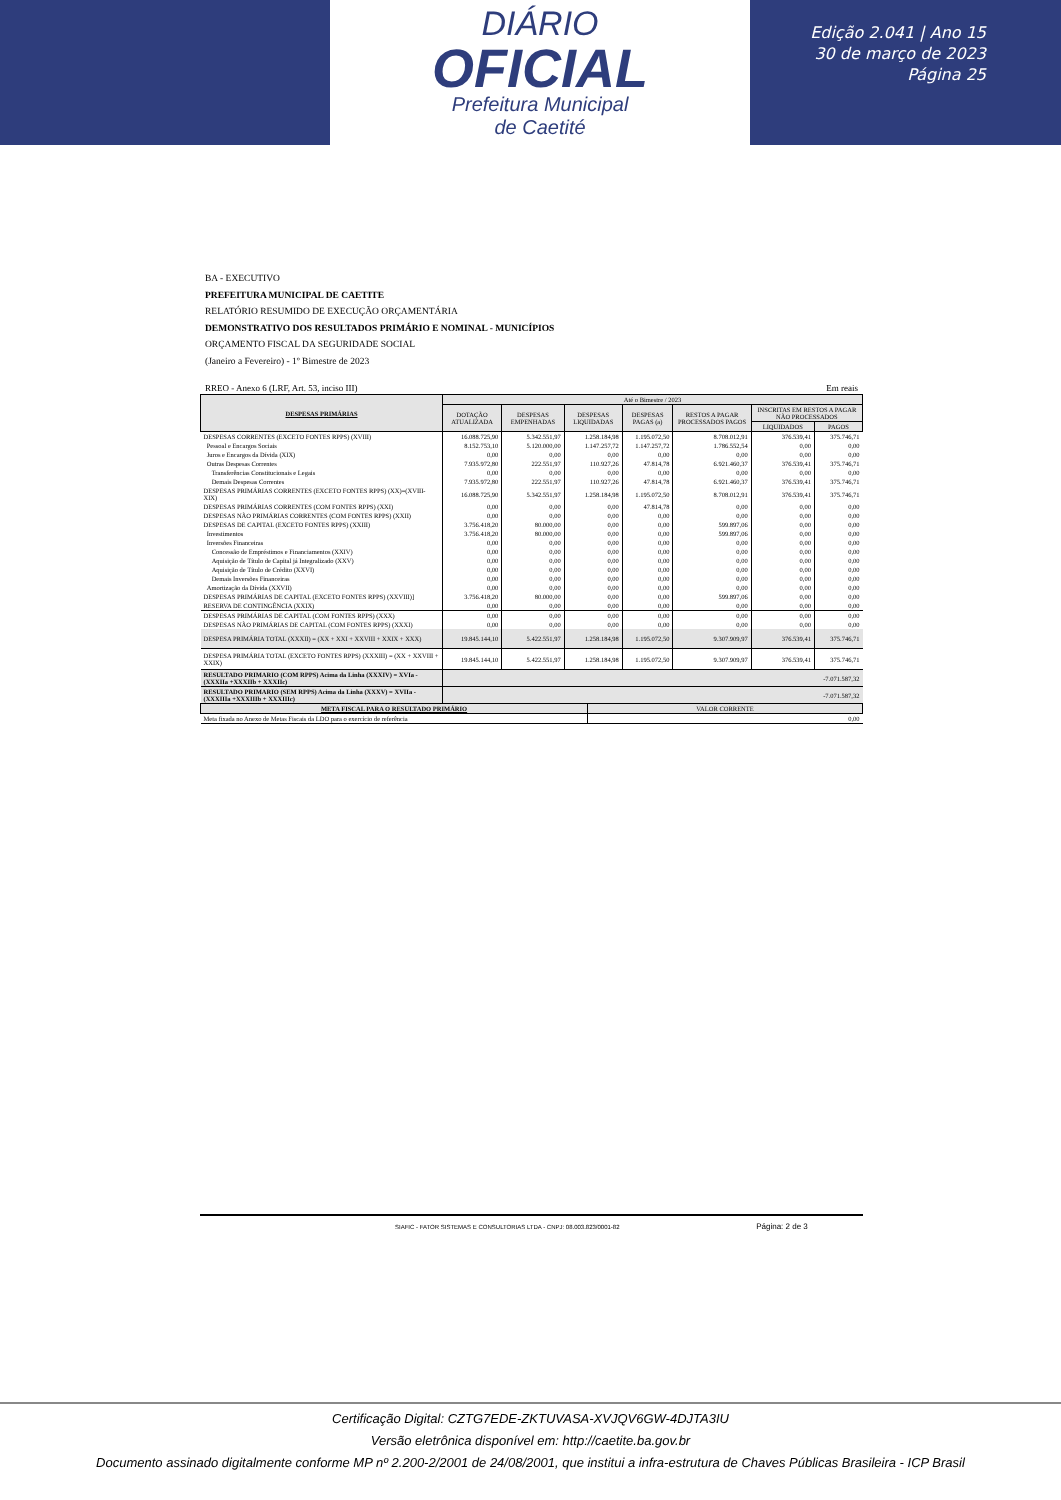DIÁRIO
OFICIAL
Prefeitura Municipal
de Caetité
Edição 2.041 | Ano 15
30 de março de 2023
Página 25
BA - EXECUTIVO
PREFEITURA MUNICIPAL DE CAETITE
RELATÓRIO RESUMIDO DE EXECUÇÃO ORÇAMENTÁRIA
DEMONSTRATIVO DOS RESULTADOS PRIMÁRIO E NOMINAL - MUNICÍPIOS
ORÇAMENTO FISCAL DA SEGURIDADE SOCIAL
(Janeiro a Fevereiro) - 1º Bimestre de 2023
RREO - Anexo 6 (LRF, Art. 53, inciso III) Em reais
| DESPESAS PRIMÁRIAS | Até o Bimestre / 2023 | | | | | | |
| --- | --- | --- | --- | --- | --- | --- | --- |
| | DOTAÇÃO ATUALIZADA | DESPESAS EMPENHADAS | DESPESAS LIQUIDADAS | DESPESAS PAGAS (a) | RESTOS A PAGAR PROCESSADOS PAGOS | INSCRITAS EM RESTOS A PAGAR NÃO PROCESSADOS | |
| | | | | | | LIQUIDADOS | PAGOS |
| DESPESAS CORRENTES (EXCETO FONTES RPPS) (XVIII) | 16.088.725,90 | 5.342.551,97 | 1.258.184,98 | 1.195.072,50 | 8.708.012,91 | 376.539,41 | 375.746,71 |
| Pessoal e Encargos Sociais | 8.152.753,10 | 5.120.000,00 | 1.147.257,72 | 1.147.257,72 | 1.786.552,54 | 0,00 | 0,00 |
| Juros e Encargos da Dívida (XIX) | 0,00 | 0,00 | 0,00 | 0,00 | 0,00 | 0,00 | 0,00 |
| Outras Despesas Correntes | 7.935.972,80 | 222.551,97 | 110.927,26 | 47.814,78 | 6.921.460,37 | 376.539,41 | 375.746,71 |
| Transferências Constitucionais e Legais | 0,00 | 0,00 | 0,00 | 0,00 | 0,00 | 0,00 | 0,00 |
| Demais Despesas Correntes | 7.935.972,80 | 222.551,97 | 110.927,26 | 47.814,78 | 6.921.460,37 | 376.539,41 | 375.746,71 |
| DESPESAS PRIMÁRIAS CORRENTES (EXCETO FONTES RPPS) (XX)=(XVIII-XIX) | 16.088.725,90 | 5.342.551,97 | 1.258.184,98 | 1.195.072,50 | 8.708.012,91 | 376.539,41 | 375.746,71 |
| DESPESAS PRIMÁRIAS CORRENTES (COM FONTES RPPS) (XXI) | 0,00 | 0,00 | 0,00 | 47.814,78 | 0,00 | 0,00 | 0,00 |
| DESPESAS NÃO PRIMÁRIAS CORRENTES (COM FONTES RPPS) (XXII) | 0,00 | 0,00 | 0,00 | 0,00 | 0,00 | 0,00 | 0,00 |
| DESPESAS DE CAPITAL (EXCETO FONTES RPPS) (XXIII) | 3.756.418,20 | 80.000,00 | 0,00 | 0,00 | 599.897,06 | 0,00 | 0,00 |
| Investimentos | 3.756.418,20 | 80.000,00 | 0,00 | 0,00 | 599.897,06 | 0,00 | 0,00 |
| Inversões Financeiras | 0,00 | 0,00 | 0,00 | 0,00 | 0,00 | 0,00 | 0,00 |
| Concessão de Empréstimos e Financiamentos (XXIV) | 0,00 | 0,00 | 0,00 | 0,00 | 0,00 | 0,00 | 0,00 |
| Aquisição de Título de Capital já Integralizado (XXV) | 0,00 | 0,00 | 0,00 | 0,00 | 0,00 | 0,00 | 0,00 |
| Aquisição de Título de Crédito (XXVI) | 0,00 | 0,00 | 0,00 | 0,00 | 0,00 | 0,00 | 0,00 |
| Demais Inversões Financeiras | 0,00 | 0,00 | 0,00 | 0,00 | 0,00 | 0,00 | 0,00 |
| Amortização da Dívida (XXVII) | 0,00 | 0,00 | 0,00 | 0,00 | 0,00 | 0,00 | 0,00 |
| DESPESAS PRIMÁRIAS DE CAPITAL (EXCETO FONTES RPPS) (XXVIII)] | 3.756.418,20 | 80.000,00 | 0,00 | 0,00 | 599.897,06 | 0,00 | 0,00 |
| RESERVA DE CONTINGÊNCIA (XXIX) | 0,00 | 0,00 | 0,00 | 0,00 | 0,00 | 0,00 | 0,00 |
| DESPESAS PRIMÁRIAS DE CAPITAL (COM FONTES RPPS) (XXX) | 0,00 | 0,00 | 0,00 | 0,00 | 0,00 | 0,00 | 0,00 |
| DESPESAS NÃO PRIMÁRIAS DE CAPITAL (COM FONTES RPPS) (XXXI) | 0,00 | 0,00 | 0,00 | 0,00 | 0,00 | 0,00 | 0,00 |
| DESPESA PRIMÁRIA TOTAL (XXXII) = (XX + XXI + XXVIII + XXIX + XXX) | 19.845.144,10 | 5.422.551,97 | 1.258.184,98 | 1.195.072,50 | 9.307.909,97 | 376.539,41 | 375.746,71 |
| DESPESA PRIMÁRIA TOTAL (EXCETO FONTES RPPS) (XXXIII) = (XX + XXVIII + XXIX) | 19.845.144,10 | 5.422.551,97 | 1.258.184,98 | 1.195.072,50 | 9.307.909,97 | 376.539,41 | 375.746,71 |
| RESULTADO PRIMARIO (COM RPPS) Acima da Linha (XXXIV) = XVIa - (XXXIIa +XXXIIb + XXXIIc) | -7.071.587,32 | | | | | | |
| RESULTADO PRIMARIO (SEM RPPS) Acima da Linha (XXXV) = XVIIa - (XXXIIIa +XXXIIIb + XXXIIIc) | -7.071.587,32 | | | | | | |
| META FISCAL PARA O RESULTADO PRIMÁRIO | VALOR CORRENTE |
| --- | --- |
| Meta fixada no Anexo de Metas Fiscais da LDO para o exercício de referência | 0,00 |
SIAFIC - FATOR SISTEMAS E CONSULTORIAS LTDA - CNPJ: 08.003.823/0001-82 Página: 2 de 3
Certificação Digital: CZTG7EDE-ZKTUVASA-XVJQV6GW-4DJTA3IU
Versão eletrônica disponível em: http://caetite.ba.gov.br
Documento assinado digitalmente conforme MP nº 2.200-2/2001 de 24/08/2001, que institui a infra-estrutura de Chaves Públicas Brasileira - ICP Brasil